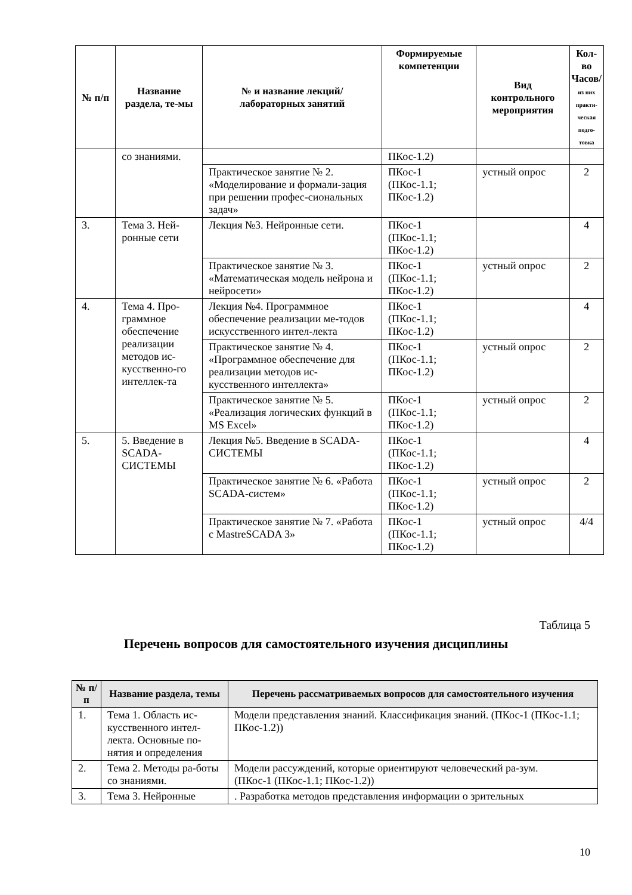| № п/п | Название раздела, те-мы | № и название лекций/ лабораторных занятий | Формируемые компетенции | Вид контрольного мероприятия | Кол-во Часов/ из них практи-ческая подго-товка |
| --- | --- | --- | --- | --- | --- |
| | со знаниями. | | ПКос-1.2) | | |
| | | Практическое занятие № 2. «Моделирование и формали-зация при решении профес-сиональных задач» | ПКос-1 (ПКос-1.1; ПКос-1.2) | устный опрос | 2 |
| 3. | Тема 3. Ней-ронные сети | Лекция №3. Нейронные сети. | ПКос-1 (ПКос-1.1; ПКос-1.2) | | 4 |
| | | Практическое занятие № 3. «Математическая модель нейрона и нейросети» | ПКос-1 (ПКос-1.1; ПКос-1.2) | устный опрос | 2 |
| 4. | Тема 4. Про-граммное обеспечение реализации методов ис-кусственно-го интеллек-та | Лекция №4. Программное обеспечение реализации ме-тодов искусственного интел-лекта | ПКос-1 (ПКос-1.1; ПКос-1.2) | | 4 |
| | | Практическое занятие № 4. «Программное обеспечение для реализации методов ис-кусственного интеллекта» | ПКос-1 (ПКос-1.1; ПКос-1.2) | устный опрос | 2 |
| | | Практическое занятие № 5. «Реализация логических функций в MS Excel» | ПКос-1 (ПКос-1.1; ПКос-1.2) | устный опрос | 2 |
| 5. | 5. Введение в SCADA-СИСТЕМЫ | Лекция №5. Введение в SCADA-СИСТЕМЫ | ПКос-1 (ПКос-1.1; ПКос-1.2) | | 4 |
| | | Практическое занятие № 6. «Работа SCADA-систем» | ПКос-1 (ПКос-1.1; ПКос-1.2) | устный опрос | 2 |
| | | Практическое занятие № 7. «Работа с MastreSCADA 3» | ПКос-1 (ПКос-1.1; ПКос-1.2) | устный опрос | 4/4 |
Таблица 5
Перечень вопросов для самостоятельного изучения дисциплины
| № п/п | Название раздела, темы | Перечень рассматриваемых вопросов для самостоятельного изучения |
| --- | --- | --- |
| 1. | Тема 1. Область ис-кусственного интел-лекта. Основные по-нятия и определения | Модели представления знаний. Классификация знаний. (ПКос-1 (ПКос-1.1; ПКос-1.2)) |
| 2. | Тема 2. Методы ра-боты со знаниями. | Модели рассуждений, которые ориентируют человеческий ра-зум. (ПКос-1 (ПКос-1.1; ПКос-1.2)) |
| 3. | Тема 3. Нейронные | . Разработка методов представления информации о зрительных |
10